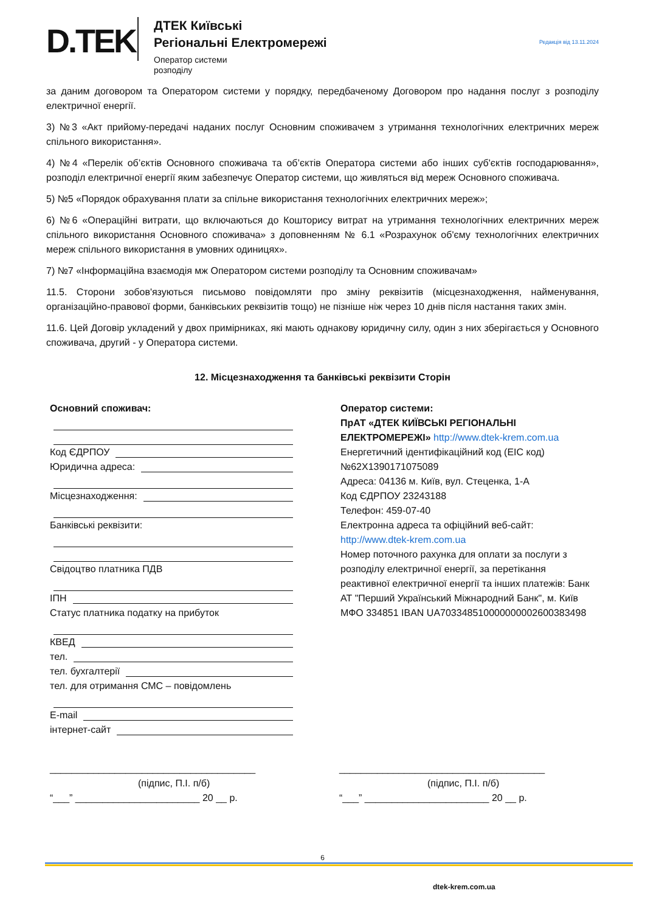D.TEK
ДТЕК Київські
Регіональні Електромережі
Оператор системи
розподілу
Редакція від 13.11.2024
за даним договором та Оператором системи у порядку, передбаченому Договором про надання послуг з розподілу електричної енергії.
3) №3 «Акт прийому-передачі наданих послуг Основним споживачем з утримання технологічних електричних мереж спільного використання».
4) №4 «Перелік об’єктів Основного споживача та об’єктів Оператора системи або інших суб'єктів господарювання», розподіл електричної енергії яким забезпечує Оператор системи, що живляться від мереж Основного споживача.
5) №5 «Порядок обрахування плати за спільне використання технологічних електричних мереж»;
6) №6 «Операційні витрати, що включаються до Кошторису витрат на утримання технологічних електричних мереж спільного використання Основного споживача» з доповненням № 6.1 «Розрахунок об'єму технологічних електричних мереж спільного використання в умовних одиницях».
7) №7 «Інформаційна взаємодія мж Оператором системи розподілу та Основним споживачам»
11.5. Сторони зобов'язуються письмово повідомляти про зміну реквізитів (місцезнаходження, найменування, організаційно-правової форми, банківських реквізитів тощо) не пізніше ніж через 10 днів після настання таких змін.
11.6. Цей Договір укладений у двох примірниках, які мають однакову юридичну силу, один з них зберігається у Основного споживача, другий - у Оператора системи.
12. Місцезнаходження та банківські реквізити Сторін
Основний споживач:
Код ЄДРПОУ
Юридична адреса:
Місцезнаходження:
Банківські реквізити:
Свідоцтво платника ПДВ
ІПН
Статус платника податку на прибуток
КВЕД
тел.
тел. бухгалтерії
тел. для отримання СМС – повідомлень
E-mail
інтернет-сайт
Оператор системи:
ПрАТ «ДТЕК КИЇВСЬКІ РЕГІОНАЛЬНІ ЕЛЕКТРОМЕРЕЖІ» http://www.dtek-krem.com.ua
Енергетичний ідентифікаційний код (EIC код) №62X1390171075089
Адреса: 04136 м. Київ, вул. Стеценка, 1-А
Код ЄДРПОУ 23243188
Телефон: 459-07-40
Електронна адреса та офіційний веб-сайт:
http://www.dtek-krem.com.ua
Номер поточного рахунка для оплати за послуги з розподілу електричної енергії, за перетікання реактивної електричної енергії та інших платежів: Банк АТ "Перший Український Міжнародний Банк", м. Київ МФО 334851 IBAN UA703348510000000002600383498
______________________________________
(підпис, П.І. п/б)
“___” _______________________ 20 __ р.
______________________________________
(підпис, П.І. п/б)
“___” _______________________ 20 __ р.
6
dtek-krem.com.ua